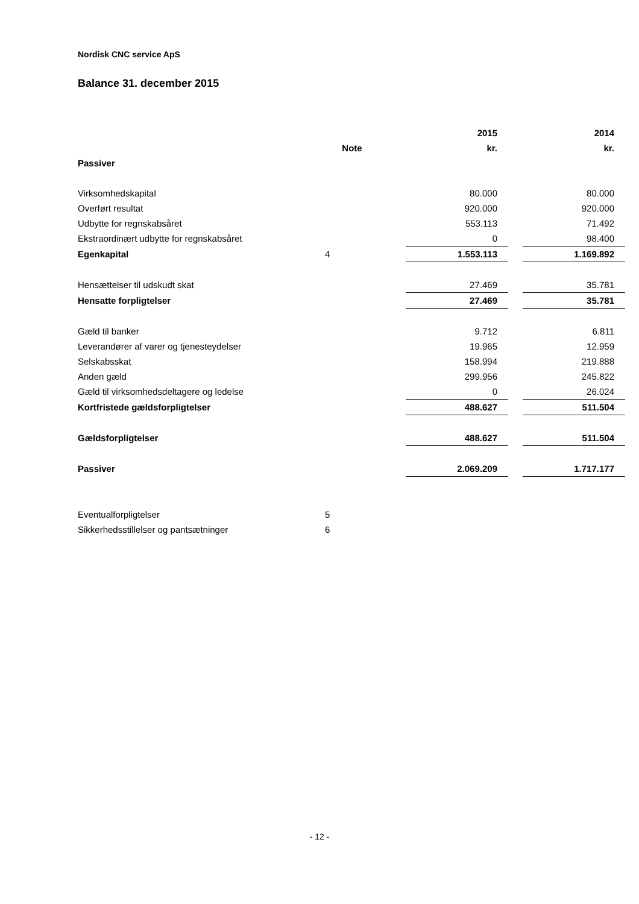Nordisk CNC service ApS
Balance 31. december 2015
| | | | 2015 | | 2014 |
| --- | --- | --- | --- | --- | --- |
| | Note | | kr. | | kr. |
| Passiver | | | | | |
| Virksomhedskapital | | | 80.000 | | 80.000 |
| Overført resultat | | | 920.000 | | 920.000 |
| Udbytte for regnskabsåret | | | 553.113 | | 71.492 |
| Ekstraordinært udbytte for regnskabsåret | | | 0 | | 98.400 |
| Egenkapital | 4 | | 1.553.113 | | 1.169.892 |
| Hensættelser til udskudt skat | | | 27.469 | | 35.781 |
| Hensatte forpligtelser | | | 27.469 | | 35.781 |
| Gæld til banker | | | 9.712 | | 6.811 |
| Leverandører af varer og tjenesteydelser | | | 19.965 | | 12.959 |
| Selskabsskat | | | 158.994 | | 219.888 |
| Anden gæld | | | 299.956 | | 245.822 |
| Gæld til virksomhedsdeltagere og ledelse | | | 0 | | 26.024 |
| Kortfristede gældsforpligtelser | | | 488.627 | | 511.504 |
| Gældsforpligtelser | | | 488.627 | | 511.504 |
| Passiver | | | 2.069.209 | | 1.717.177 |
| Eventualforpligtelser | 5 | | | | |
| Sikkerhedsstillelser og pantsætninger | 6 | | | | |
- 12 -